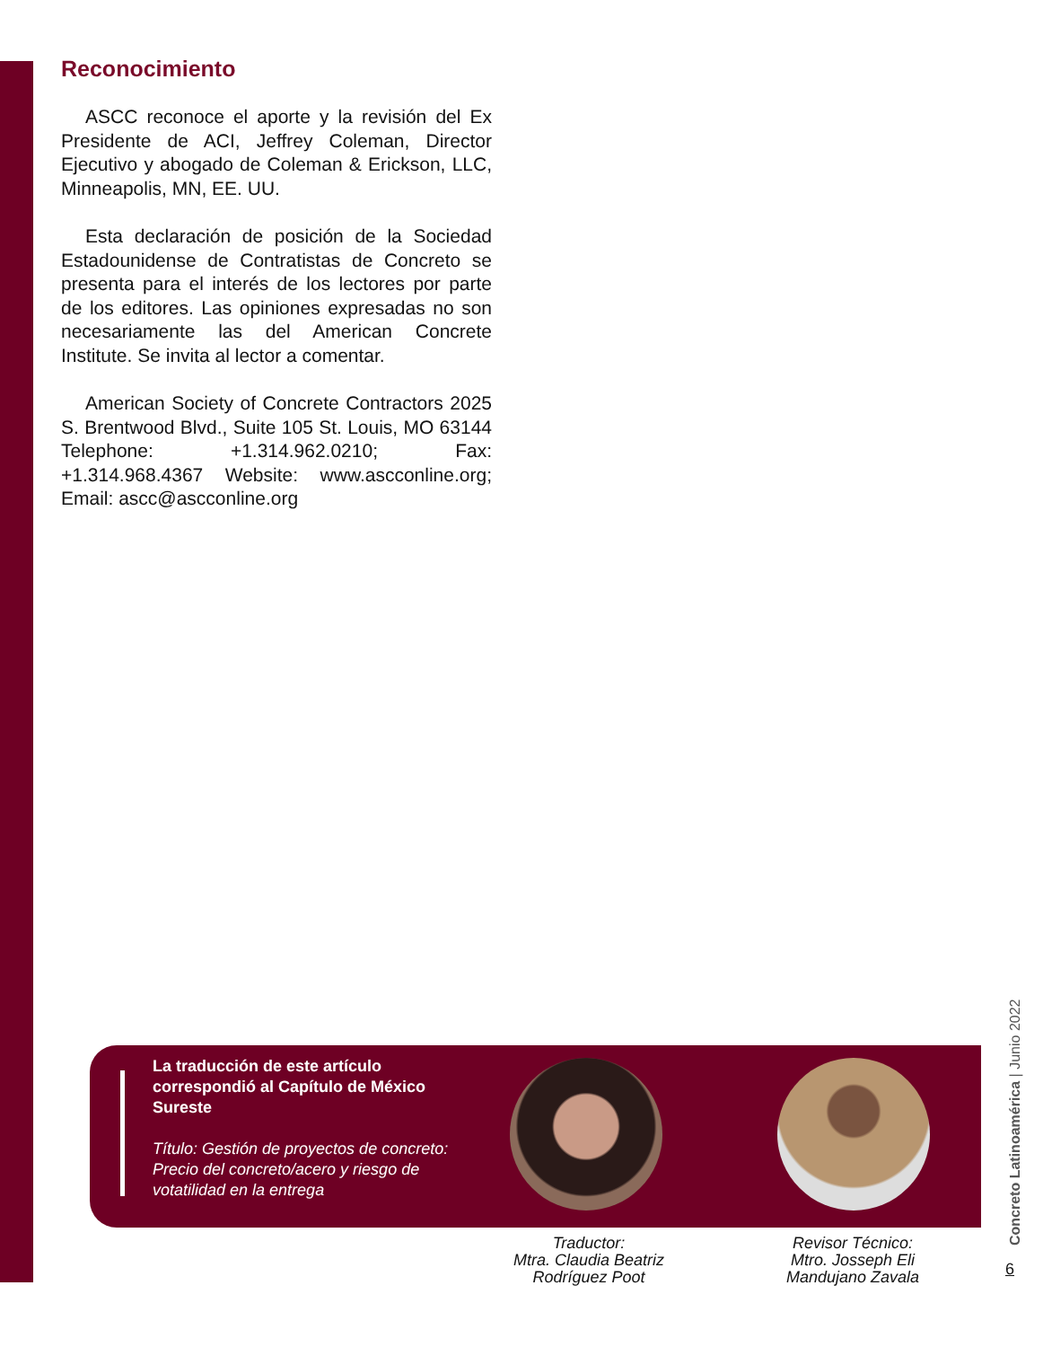Reconocimiento
ASCC reconoce el aporte y la revisión del Ex Presidente de ACI, Jeffrey Coleman, Director Ejecutivo y abogado de Coleman & Erickson, LLC, Minneapolis, MN, EE. UU.
Esta declaración de posición de la Sociedad Estadounidense de Contratistas de Concreto se presenta para el interés de los lectores por parte de los editores. Las opiniones expresadas no son necesariamente las del American Concrete Institute. Se invita al lector a comentar.
American Society of Concrete Contractors 2025 S. Brentwood Blvd., Suite 105 St. Louis, MO 63144 Telephone: +1.314.962.0210; Fax: +1.314.968.4367 Website: www.ascconline.org; Email: ascc@ascconline.org
La traducción de este artículo correspondió al Capítulo de México Sureste
Título: Gestión de proyectos de concreto: Precio del concreto/acero y riesgo de votatilidad en la entrega
Traductor:
Mtra. Claudia Beatriz
Rodríguez Poot
Revisor Técnico:
Mtro. Josseph Eli
Mandujano Zavala
Concreto Latinoamérica | Junio 2022
6